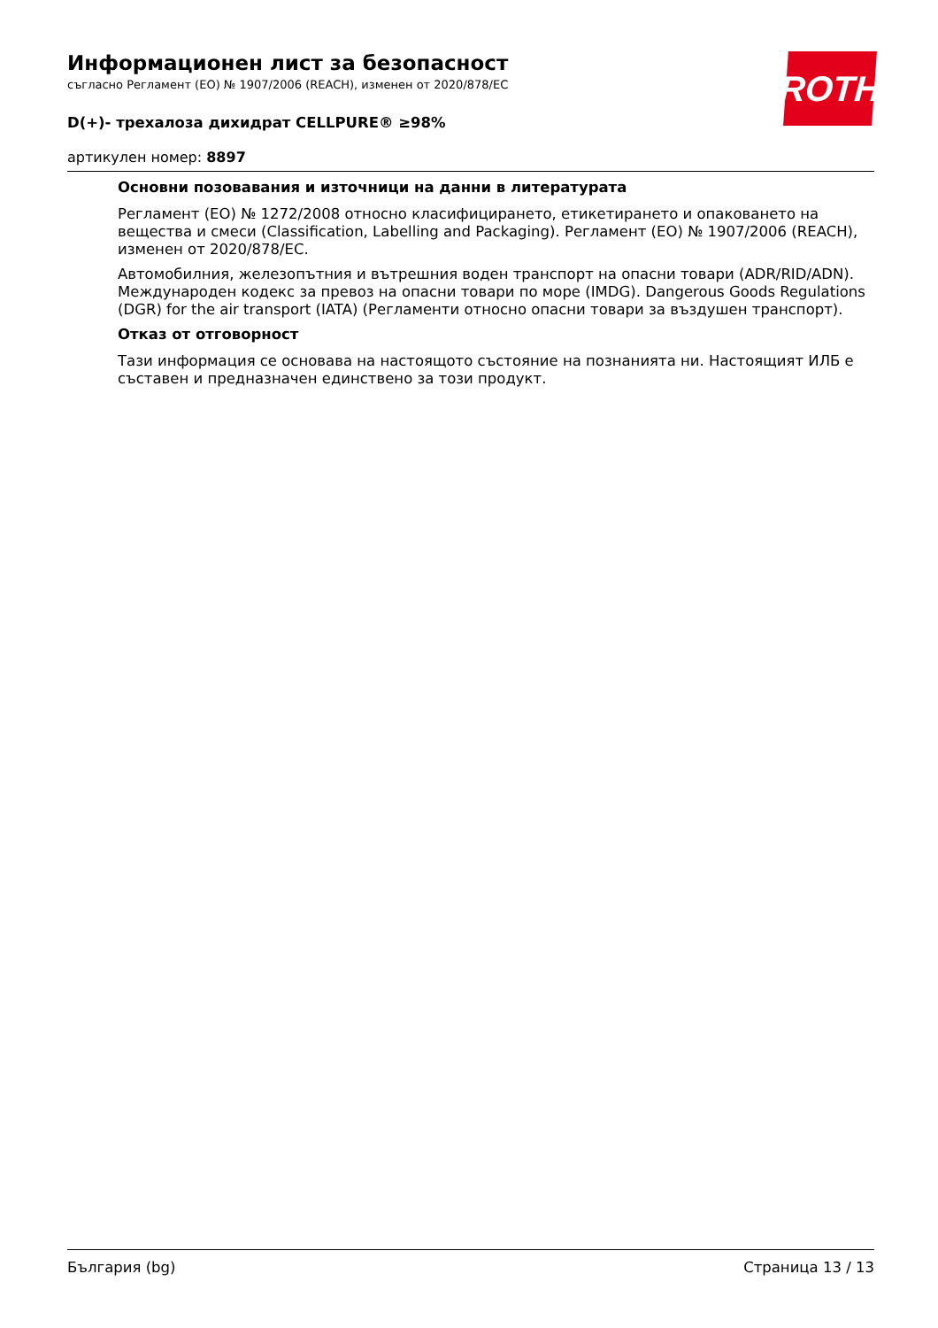ROTH
Информационен лист за безопасност
съгласно Регламент (ЕО) № 1907/2006 (REACH), изменен от 2020/878/ЕС
D(+)- трехалоза дихидрат CELLPURE® ≥98%
артикулен номер: 8897
Основни позовавания и източници на данни в литературата
Регламент (ЕО) № 1272/2008 относно класифицирането, етикетирането и опаковането на вещества и смеси (Classification, Labelling and Packaging). Регламент (ЕО) № 1907/2006 (REACH), изменен от 2020/878/ЕС.
Автомобилния, железопътния и вътрешния воден транспорт на опасни товари (ADR/RID/ADN). Международен кодекс за превоз на опасни товари по море (IMDG). Dangerous Goods Regulations (DGR) for the air transport (IATA) (Регламенти относно опасни товари за въздушен транспорт).
Отказ от отговорност
Тази информация се основава на настоящото състояние на познанията ни. Настоящият ИЛБ е съставен и предназначен единствено за този продукт.
България (bg) Страница 13 / 13